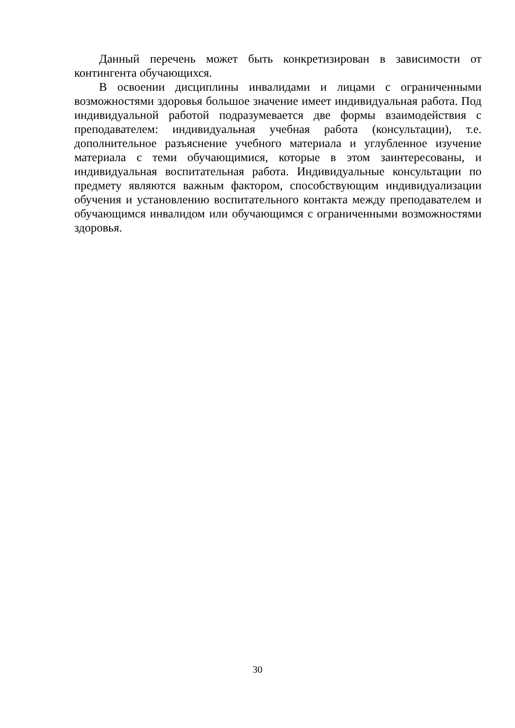Данный перечень может быть конкретизирован в зависимости от контингента обучающихся.
В освоении дисциплины инвалидами и лицами с ограниченными возможностями здоровья большое значение имеет индивидуальная работа. Под индивидуальной работой подразумевается две формы взаимодействия с преподавателем: индивидуальная учебная работа (консультации), т.е. дополнительное разъяснение учебного материала и углубленное изучение материала с теми обучающимися, которые в этом заинтересованы, и индивидуальная воспитательная работа. Индивидуальные консультации по предмету являются важным фактором, способствующим индивидуализации обучения и установлению воспитательного контакта между преподавателем и обучающимся инвалидом или обучающимся с ограниченными возможностями здоровья.
30